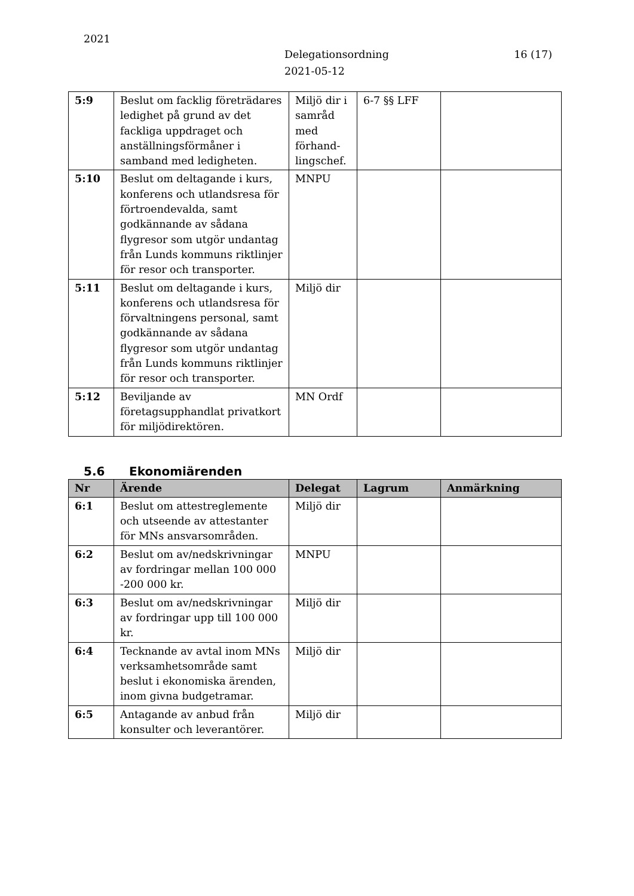2021
Delegationsordning
2021-05-12
16 (17)
| 5:9 | Beslut om facklig företrädares ledighet på grund av det fackliga uppdraget och anställningsförmåner i samband med ledigheten. | Miljö dir i samråd med förhand-lingschef. | 6-7 §§ LFF | |
| 5:10 | Beslut om deltagande i kurs, konferens och utlandsresa för förtroendevalda, samt godkännande av sådana flygresor som utgör undantag från Lunds kommuns riktlinjer för resor och transporter. | MNPU | | |
| 5:11 | Beslut om deltagande i kurs, konferens och utlandsresa för förvaltningens personal, samt godkännande av sådana flygresor som utgör undantag från Lunds kommuns riktlinjer för resor och transporter. | Miljö dir | | |
| 5:12 | Beviljande av företagsupphandlat privatkort för miljödirektören. | MN Ordf | | |
5.6 Ekonomiärenden
| Nr | Ärende | Delegat | Lagrum | Anmärkning |
| --- | --- | --- | --- | --- |
| 6:1 | Beslut om attestreglemente och utseende av attestanter för MNs ansvarsområden. | Miljö dir | | |
| 6:2 | Beslut om av/nedskrivningar av fordringar mellan 100 000 -200 000 kr. | MNPU | | |
| 6:3 | Beslut om av/nedskrivningar av fordringar upp till 100 000 kr. | Miljö dir | | |
| 6:4 | Tecknande av avtal inom MNs verksamhetsområde samt beslut i ekonomiska ärenden, inom givna budgetramar. | Miljö dir | | |
| 6:5 | Antagande av anbud från konsulter och leverantörer. | Miljö dir | | |